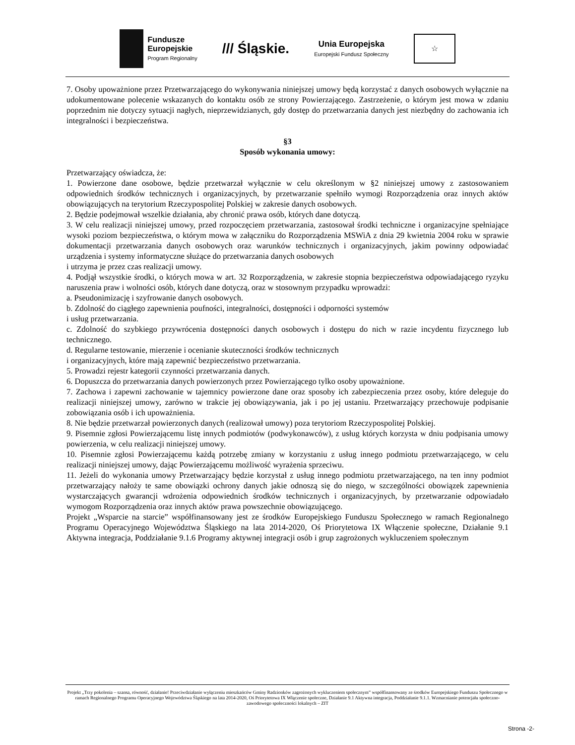Fundusze
Europejskie
Program Regionalny
/// Śląskie.
Unia Europejska
Europejski Fundusz Społeczny
☆
7. Osoby upoważnione przez Przetwarzającego do wykonywania niniejszej umowy będą korzystać z danych osobowych wyłącznie na udokumentowane polecenie wskazanych do kontaktu osób ze strony Powierzającego. Zastrzeżenie, o którym jest mowa w zdaniu poprzednim nie dotyczy sytuacji nagłych, nieprzewidzianych, gdy dostęp do przetwarzania danych jest niezbędny do zachowania ich integralności i bezpieczeństwa.
§3
Sposób wykonania umowy:
Przetwarzający oświadcza, że:
1. Powierzone dane osobowe, będzie przetwarzał wyłącznie w celu określonym w §2 niniejszej umowy z zastosowaniem odpowiednich środków technicznych i organizacyjnych, by przetwarzanie spełniło wymogi Rozporządzenia oraz innych aktów obowiązujących na terytorium Rzeczypospolitej Polskiej w zakresie danych osobowych.
2. Będzie podejmował wszelkie działania, aby chronić prawa osób, których dane dotyczą.
3. W celu realizacji niniejszej umowy, przed rozpoczęciem przetwarzania, zastosował środki techniczne i organizacyjne spełniające wysoki poziom bezpieczeństwa, o którym mowa w załączniku do Rozporządzenia MSWiA z dnia 29 kwietnia 2004 roku w sprawie dokumentacji przetwarzania danych osobowych oraz warunków technicznych i organizacyjnych, jakim powinny odpowiadać urządzenia i systemy informatyczne służące do przetwarzania danych osobowych
i utrzyma je przez czas realizacji umowy.
4. Podjął wszystkie środki, o których mowa w art. 32 Rozporządzenia, w zakresie stopnia bezpieczeństwa odpowiadającego ryzyku naruszenia praw i wolności osób, których dane dotyczą, oraz w stosownym przypadku wprowadzi:
a. Pseudonimizację i szyfrowanie danych osobowych.
b. Zdolność do ciągłego zapewnienia poufności, integralności, dostępności i odporności systemów
i usług przetwarzania.
c. Zdolność do szybkiego przywrócenia dostępności danych osobowych i dostępu do nich w razie incydentu fizycznego lub technicznego.
d. Regularne testowanie, mierzenie i ocenianie skuteczności środków technicznych
i organizacyjnych, które mają zapewnić bezpieczeństwo przetwarzania.
5. Prowadzi rejestr kategorii czynności przetwarzania danych.
6. Dopuszcza do przetwarzania danych powierzonych przez Powierzającego tylko osoby upoważnione.
7. Zachowa i zapewni zachowanie w tajemnicy powierzone dane oraz sposoby ich zabezpieczenia przez osoby, które deleguje do realizacji niniejszej umowy, zarówno w trakcie jej obowiązywania, jak i po jej ustaniu. Przetwarzający przechowuje podpisanie zobowiązania osób i ich upoważnienia.
8. Nie będzie przetwarzał powierzonych danych (realizował umowy) poza terytoriom Rzeczypospolitej Polskiej.
9. Pisemnie zgłosi Powierzającemu listę innych podmiotów (podwykonawców), z usług których korzysta w dniu podpisania umowy powierzenia, w celu realizacji niniejszej umowy.
10. Pisemnie zgłosi Powierzającemu każdą potrzebę zmiany w korzystaniu z usług innego podmiotu przetwarzającego, w celu realizacji niniejszej umowy, dając Powierzającemu możliwość wyrażenia sprzeciwu.
11. Jeżeli do wykonania umowy Przetwarzający będzie korzystał z usług innego podmiotu przetwarzającego, na ten inny podmiot przetwarzający nałoży te same obowiązki ochrony danych jakie odnoszą się do niego, w szczególności obowiązek zapewnienia wystarczających gwarancji wdrożenia odpowiednich środków technicznych i organizacyjnych, by przetwarzanie odpowiadało wymogom Rozporządzenia oraz innych aktów prawa powszechnie obowiązującego.
Projekt „Wsparcie na starcie” współfinansowany jest ze środków Europejskiego Funduszu Społecznego w ramach Regionalnego Programu Operacyjnego Województwa Śląskiego na lata 2014-2020, Oś Priorytetowa IX Włączenie społeczne, Działanie 9.1 Aktywna integracja, Poddziałanie 9.1.6 Programy aktywnej integracji osób i grup zagrożonych wykluczeniem społecznym
Projekt „Trzy pokolenia – szansa, równość, działanie! Przeciwdziałanie wyłączeniu mieszkańców Gminy Radzionków zagrożonych wykluczeniem społecznym” współfinansowany ze środków Europejskiego Funduszu Społecznego w ramach Regionalnego Programu Operacyjnego Województwa Śląskiego na lata 2014-2020, Oś Priorytetowa IX Włączenie społeczne, Działanie 9.1 Aktywna integracja, Poddziałanie 9.1.1. Wzmacnianie potencjału społeczno-zawodowego społeczności lokalnych – ZIT
Strona -2-